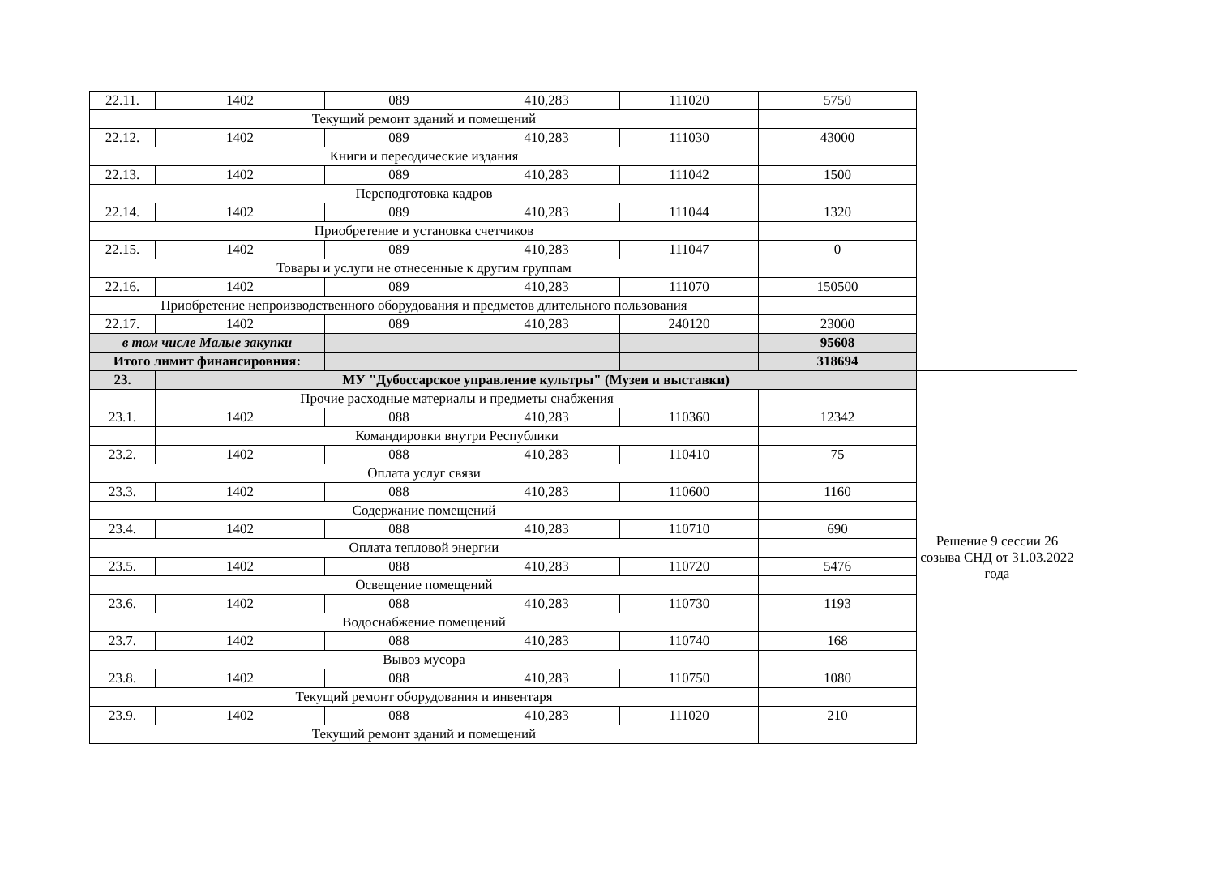| 22.11. | 1402 | 089 | 410,283 | 111020 | 5750 | |
| Текущий ремонт зданий и помещений | | | | | | |
| 22.12. | 1402 | 089 | 410,283 | 111030 | 43000 | |
| Книги и переодические издания | | | | | | |
| 22.13. | 1402 | 089 | 410,283 | 111042 | 1500 | |
| Переподготовка кадров | | | | | | |
| 22.14. | 1402 | 089 | 410,283 | 111044 | 1320 | |
| Приобретение и установка счетчиков | | | | | | |
| 22.15. | 1402 | 089 | 410,283 | 111047 | 0 | |
| Товары и услуги не отнесенные к другим группам | | | | | | |
| 22.16. | 1402 | 089 | 410,283 | 111070 | 150500 | |
| Приобретение непроизводственного оборудования и предметов длительного пользования | | | | | | |
| 22.17. | 1402 | 089 | 410,283 | 240120 | 23000 | |
| в том числе Малые закупки | | | | | 95608 | |
| Итого лимит финансировния: | | | | | 318694 | |
| 23. | МУ "Дубоссарское управление культры" (Музеи и выставки) | | | | | Решение 9 сессии 26 созыва СНД от 31.03.2022 года |
| | Прочие расходные материалы и предметы снабжения | | | | | |
| 23.1. | 1402 | 088 | 410,283 | 110360 | 12342 | |
| | Командировки внутри Республики | | | | | |
| 23.2. | 1402 | 088 | 410,283 | 110410 | 75 | |
| Оплата услуг связи | | | | | | |
| 23.3. | 1402 | 088 | 410,283 | 110600 | 1160 | |
| Содержание помещений | | | | | | |
| 23.4. | 1402 | 088 | 410,283 | 110710 | 690 | |
| Оплата тепловой энергии | | | | | | |
| 23.5. | 1402 | 088 | 410,283 | 110720 | 5476 | |
| Освещение помещений | | | | | | |
| 23.6. | 1402 | 088 | 410,283 | 110730 | 1193 | |
| Водоснабжение помещений | | | | | | |
| 23.7. | 1402 | 088 | 410,283 | 110740 | 168 | |
| Вывоз мусора | | | | | | |
| 23.8. | 1402 | 088 | 410,283 | 110750 | 1080 | |
| Текущий ремонт оборудования и инвентаря | | | | | | |
| 23.9. | 1402 | 088 | 410,283 | 111020 | 210 | |
| Текущий ремонт зданий и помещений | | | | | | |